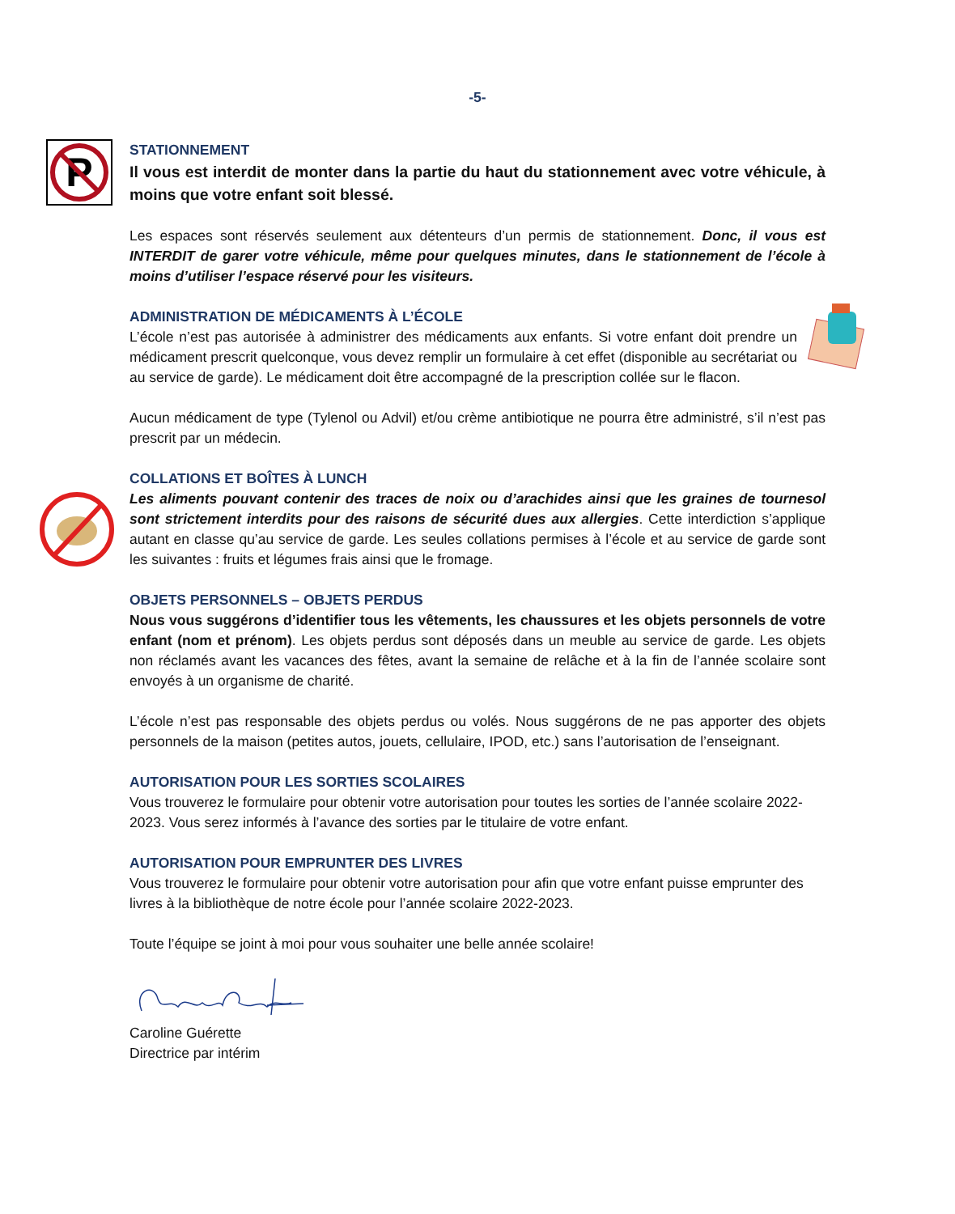P
-5-
STATIONNEMENT
Il vous est interdit de monter dans la partie du haut du stationnement avec votre véhicule, à moins que votre enfant soit blessé.
Les espaces sont réservés seulement aux détenteurs d’un permis de stationnement. Donc, il vous est INTERDIT de garer votre véhicule, même pour quelques minutes, dans le stationnement de l’école à moins d’utiliser l’espace réservé pour les visiteurs.
ADMINISTRATION DE MÉDICAMENTS À L’ÉCOLE
L’école n’est pas autorisée à administrer des médicaments aux enfants. Si votre enfant doit prendre un médicament prescrit quelconque, vous devez remplir un formulaire à cet effet (disponible au secrétariat ou au service de garde). Le médicament doit être accompagné de la prescription collée sur le flacon.
Aucun médicament de type (Tylenol ou Advil) et/ou crème antibiotique ne pourra être administré, s’il n’est pas prescrit par un médecin.
COLLATIONS ET BOÎTES À LUNCH
Les aliments pouvant contenir des traces de noix ou d’arachides ainsi que les graines de tournesol sont strictement interdits pour des raisons de sécurité dues aux allergies. Cette interdiction s’applique autant en classe qu’au service de garde. Les seules collations permises à l’école et au service de garde sont les suivantes : fruits et légumes frais ainsi que le fromage.
OBJETS PERSONNELS – OBJETS PERDUS
Nous vous suggérons d’identifier tous les vêtements, les chaussures et les objets personnels de votre enfant (nom et prénom). Les objets perdus sont déposés dans un meuble au service de garde. Les objets non réclamés avant les vacances des fêtes, avant la semaine de relâche et à la fin de l’année scolaire sont envoyés à un organisme de charité.
L’école n’est pas responsable des objets perdus ou volés. Nous suggérons de ne pas apporter des objets personnels de la maison (petites autos, jouets, cellulaire, IPOD, etc.) sans l’autorisation de l’enseignant.
AUTORISATION POUR LES SORTIES SCOLAIRES
Vous trouverez le formulaire pour obtenir votre autorisation pour toutes les sorties de l’année scolaire 2022-2023. Vous serez informés à l’avance des sorties par le titulaire de votre enfant.
AUTORISATION POUR EMPRUNTER DES LIVRES
Vous trouverez le formulaire pour obtenir votre autorisation pour afin que votre enfant puisse emprunter des livres à la bibliothèque de notre école pour l’année scolaire 2022-2023.
Toute l’équipe se joint à moi pour vous souhaiter une belle année scolaire!
Caroline Guérette
Directrice par intérim